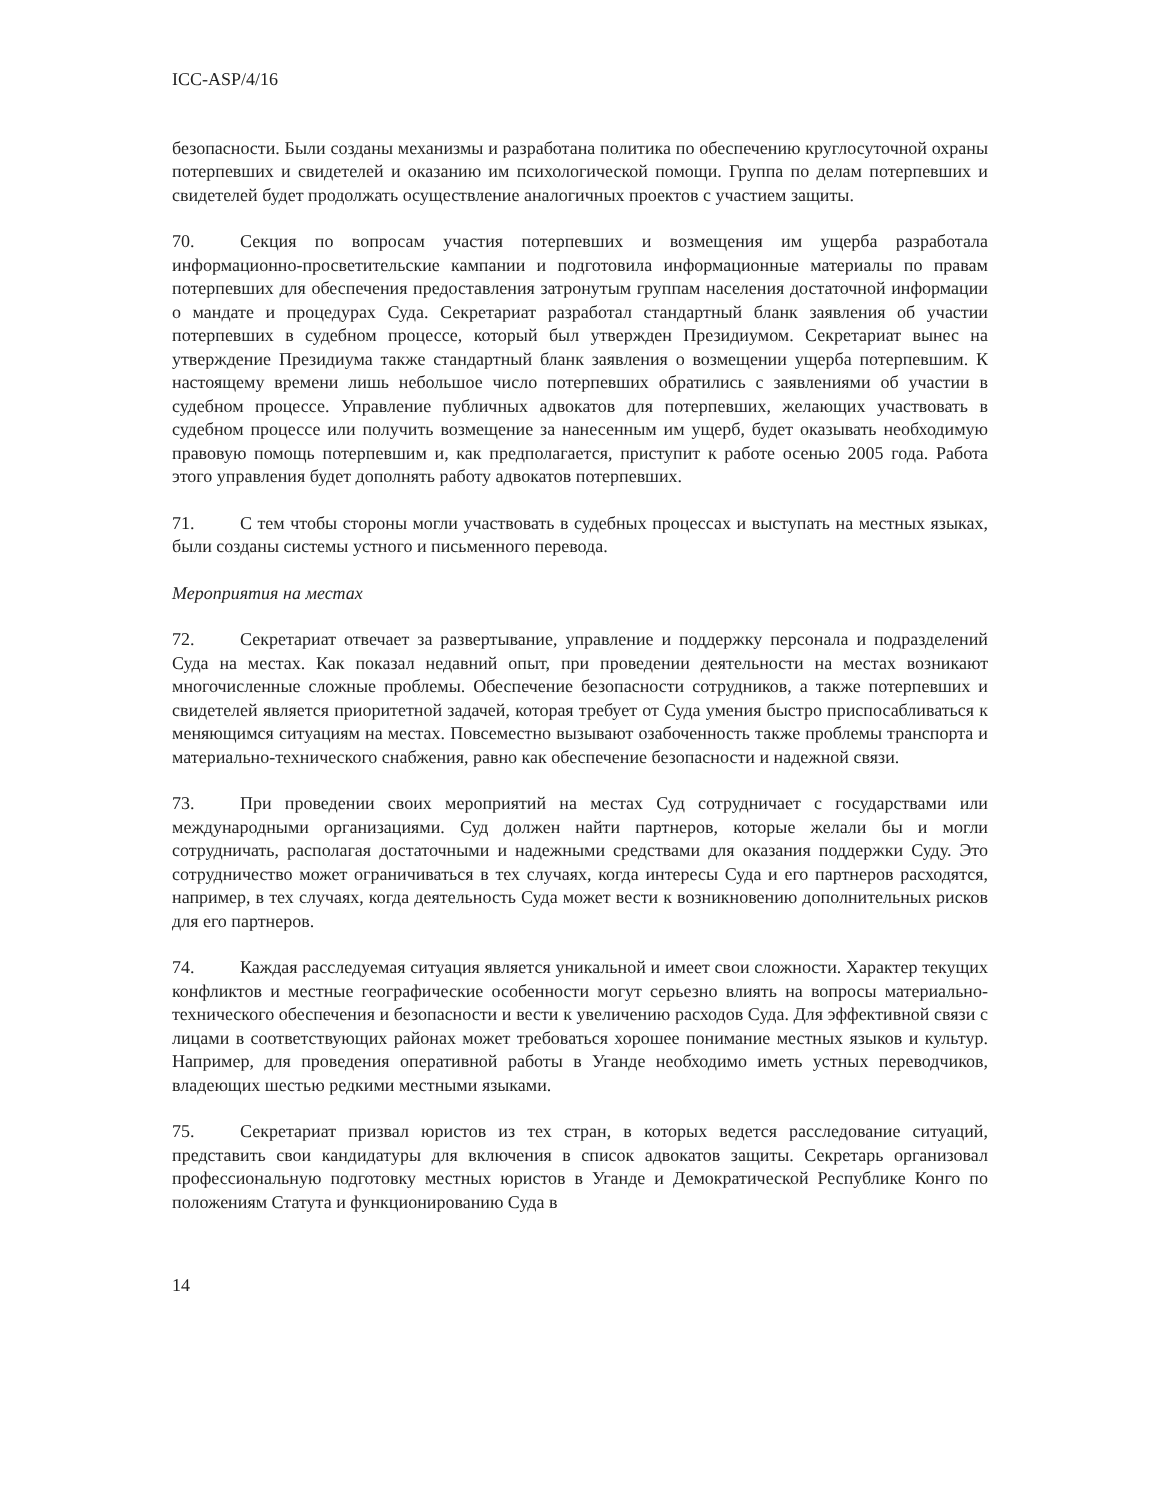ICC-ASP/4/16
безопасности. Были созданы механизмы и разработана политика по обеспечению круглосуточной охраны потерпевших и свидетелей и оказанию им психологической помощи. Группа по делам потерпевших и свидетелей будет продолжать осуществление аналогичных проектов с участием защиты.
70. Секция по вопросам участия потерпевших и возмещения им ущерба разработала информационно-просветительские кампании и подготовила информационные материалы по правам потерпевших для обеспечения предоставления затронутым группам населения достаточной информации о мандате и процедурах Суда. Секретариат разработал стандартный бланк заявления об участии потерпевших в судебном процессе, который был утвержден Президиумом. Секретариат вынес на утверждение Президиума также стандартный бланк заявления о возмещении ущерба потерпевшим. К настоящему времени лишь небольшое число потерпевших обратились с заявлениями об участии в судебном процессе. Управление публичных адвокатов для потерпевших, желающих участвовать в судебном процессе или получить возмещение за нанесенным им ущерб, будет оказывать необходимую правовую помощь потерпевшим и, как предполагается, приступит к работе осенью 2005 года. Работа этого управления будет дополнять работу адвокатов потерпевших.
71. С тем чтобы стороны могли участвовать в судебных процессах и выступать на местных языках, были созданы системы устного и письменного перевода.
Мероприятия на местах
72. Секретариат отвечает за развертывание, управление и поддержку персонала и подразделений Суда на местах. Как показал недавний опыт, при проведении деятельности на местах возникают многочисленные сложные проблемы. Обеспечение безопасности сотрудников, а также потерпевших и свидетелей является приоритетной задачей, которая требует от Суда умения быстро приспосабливаться к меняющимся ситуациям на местах. Повсеместно вызывают озабоченность также проблемы транспорта и материально-технического снабжения, равно как обеспечение безопасности и надежной связи.
73. При проведении своих мероприятий на местах Суд сотрудничает с государствами или международными организациями. Суд должен найти партнеров, которые желали бы и могли сотрудничать, располагая достаточными и надежными средствами для оказания поддержки Суду. Это сотрудничество может ограничиваться в тех случаях, когда интересы Суда и его партнеров расходятся, например, в тех случаях, когда деятельность Суда может вести к возникновению дополнительных рисков для его партнеров.
74. Каждая расследуемая ситуация является уникальной и имеет свои сложности. Характер текущих конфликтов и местные географические особенности могут серьезно влиять на вопросы материально-технического обеспечения и безопасности и вести к увеличению расходов Суда. Для эффективной связи с лицами в соответствующих районах может требоваться хорошее понимание местных языков и культур. Например, для проведения оперативной работы в Уганде необходимо иметь устных переводчиков, владеющих шестью редкими местными языками.
75. Секретариат призвал юристов из тех стран, в которых ведется расследование ситуаций, представить свои кандидатуры для включения в список адвокатов защиты. Секретарь организовал профессиональную подготовку местных юристов в Уганде и Демократической Республике Конго по положениям Статута и функционированию Суда в
14